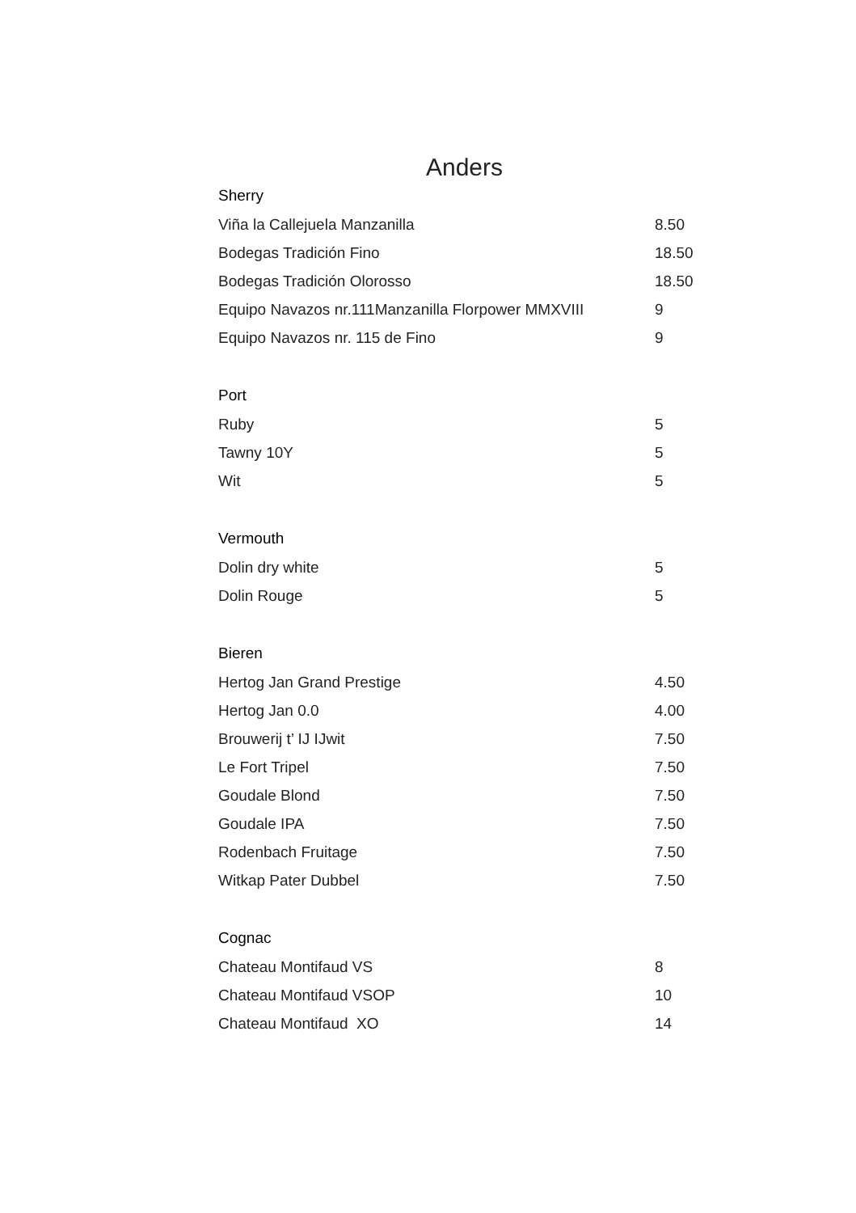Anders
| Sherry | |
| --- | --- |
| Viña la Callejuela Manzanilla | 8.50 |
| Bodegas Tradición Fino | 18.50 |
| Bodegas Tradición Olorosso | 18.50 |
| Equipo Navazos nr.111Manzanilla Florpower MMXVIII | 9 |
| Equipo Navazos nr. 115 de Fino | 9 |
| Port | |
| Ruby | 5 |
| Tawny 10Y | 5 |
| Wit | 5 |
| Vermouth | |
| Dolin dry white | 5 |
| Dolin Rouge | 5 |
| Bieren | |
| Hertog Jan Grand Prestige | 4.50 |
| Hertog Jan 0.0 | 4.00 |
| Brouwerij t’ IJ IJwit | 7.50 |
| Le Fort Tripel | 7.50 |
| Goudale Blond | 7.50 |
| Goudale IPA | 7.50 |
| Rodenbach Fruitage | 7.50 |
| Witkap Pater Dubbel | 7.50 |
| Cognac | |
| Chateau Montifaud VS | 8 |
| Chateau Montifaud VSOP | 10 |
| Chateau Montifaud XO | 14 |